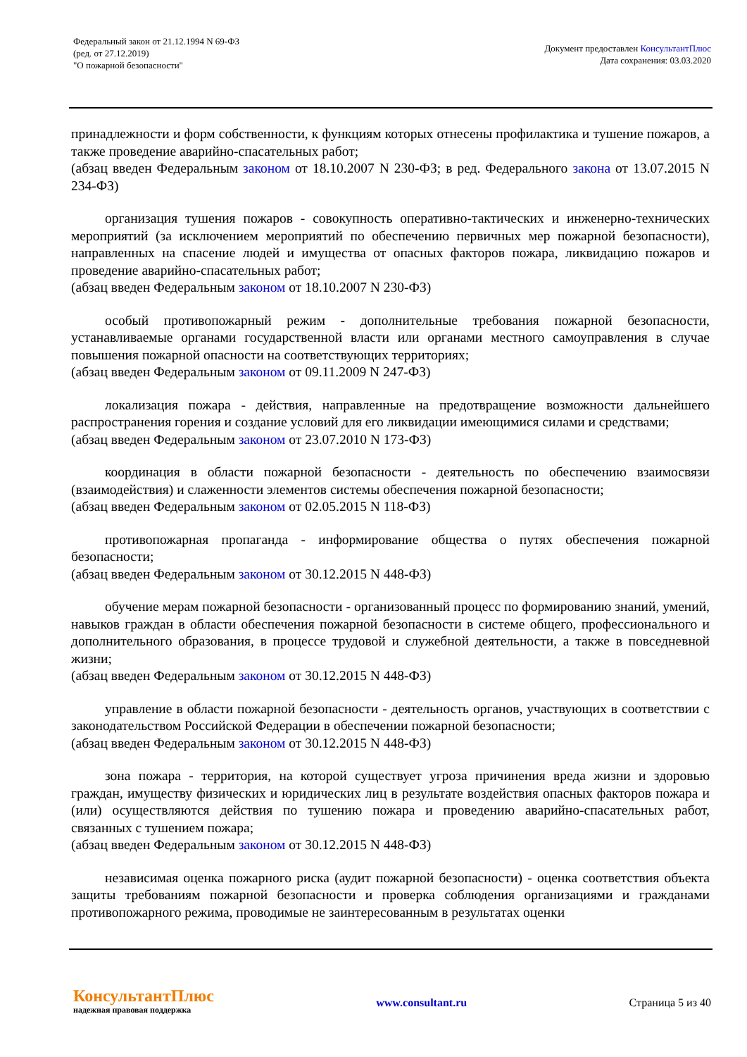Федеральный закон от 21.12.1994 N 69-ФЗ
(ред. от 27.12.2019)
"О пожарной безопасности"
Документ предоставлен КонсультантПлюс
Дата сохранения: 03.03.2020
принадлежности и форм собственности, к функциям которых отнесены профилактика и тушение пожаров, а также проведение аварийно-спасательных работ;
(абзац введен Федеральным законом от 18.10.2007 N 230-ФЗ; в ред. Федерального закона от 13.07.2015 N 234-ФЗ)
организация тушения пожаров - совокупность оперативно-тактических и инженерно-технических мероприятий (за исключением мероприятий по обеспечению первичных мер пожарной безопасности), направленных на спасение людей и имущества от опасных факторов пожара, ликвидацию пожаров и проведение аварийно-спасательных работ;
(абзац введен Федеральным законом от 18.10.2007 N 230-ФЗ)
особый противопожарный режим - дополнительные требования пожарной безопасности, устанавливаемые органами государственной власти или органами местного самоуправления в случае повышения пожарной опасности на соответствующих территориях;
(абзац введен Федеральным законом от 09.11.2009 N 247-ФЗ)
локализация пожара - действия, направленные на предотвращение возможности дальнейшего распространения горения и создание условий для его ликвидации имеющимися силами и средствами;
(абзац введен Федеральным законом от 23.07.2010 N 173-ФЗ)
координация в области пожарной безопасности - деятельность по обеспечению взаимосвязи (взаимодействия) и слаженности элементов системы обеспечения пожарной безопасности;
(абзац введен Федеральным законом от 02.05.2015 N 118-ФЗ)
противопожарная пропаганда - информирование общества о путях обеспечения пожарной безопасности;
(абзац введен Федеральным законом от 30.12.2015 N 448-ФЗ)
обучение мерам пожарной безопасности - организованный процесс по формированию знаний, умений, навыков граждан в области обеспечения пожарной безопасности в системе общего, профессионального и дополнительного образования, в процессе трудовой и служебной деятельности, а также в повседневной жизни;
(абзац введен Федеральным законом от 30.12.2015 N 448-ФЗ)
управление в области пожарной безопасности - деятельность органов, участвующих в соответствии с законодательством Российской Федерации в обеспечении пожарной безопасности;
(абзац введен Федеральным законом от 30.12.2015 N 448-ФЗ)
зона пожара - территория, на которой существует угроза причинения вреда жизни и здоровью граждан, имуществу физических и юридических лиц в результате воздействия опасных факторов пожара и (или) осуществляются действия по тушению пожара и проведению аварийно-спасательных работ, связанных с тушением пожара;
(абзац введен Федеральным законом от 30.12.2015 N 448-ФЗ)
независимая оценка пожарного риска (аудит пожарной безопасности) - оценка соответствия объекта защиты требованиям пожарной безопасности и проверка соблюдения организациями и гражданами противопожарного режима, проводимые не заинтересованным в результатах оценки
КонсультантПлюс
надежная правовая поддержка
www.consultant.ru Страница 5 из 40